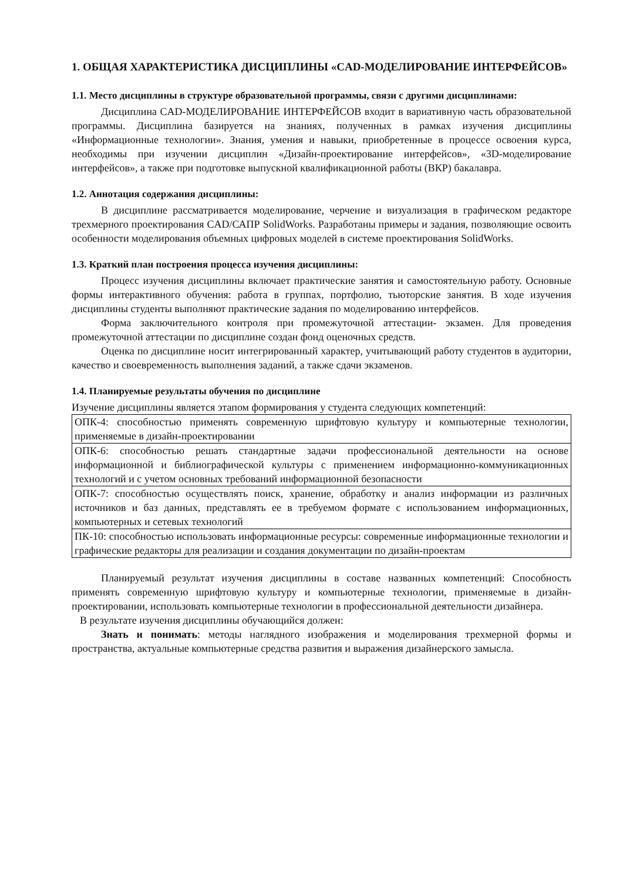1. ОБЩАЯ ХАРАКТЕРИСТИКА ДИСЦИПЛИНЫ «CAD-МОДЕЛИРОВАНИЕ ИНТЕРФЕЙСОВ»
1.1. Место дисциплины в структуре образовательной программы, связи с другими дисциплинами:
Дисциплина CAD-МОДЕЛИРОВАНИЕ ИНТЕРФЕЙСОВ входит в вариативную часть образовательной программы. Дисциплина базируется на знаниях, полученных в рамках изучения дисциплины «Информационные технологии». Знания, умения и навыки, приобретенные в процессе освоения курса, необходимы при изучении дисциплин «Дизайн-проектирование интерфейсов», «3D-моделирование интерфейсов», а также при подготовке выпускной квалификационной работы (ВКР) бакалавра.
1.2. Аннотация содержания дисциплины:
В дисциплине рассматривается моделирование, черчение и визуализация в графическом редакторе трехмерного проектирования CAD/САПР SolidWorks. Разработаны примеры и задания, позволяющие освоить особенности моделирования объемных цифровых моделей в системе проектирования SolidWorks.
1.3. Краткий план построения процесса изучения дисциплины:
Процесс изучения дисциплины включает практические занятия и самостоятельную работу. Основные формы интерактивного обучения: работа в группах, портфолио, тьюторские занятия. В ходе изучения дисциплины студенты выполняют практические задания по моделированию интерфейсов.
Форма заключительного контроля при промежуточной аттестации- экзамен. Для проведения промежуточной аттестации по дисциплине создан фонд оценочных средств.
Оценка по дисциплине носит интегрированный характер, учитывающий работу студентов в аудитории, качество и своевременность выполнения заданий, а также сдачи экзаменов.
1.4. Планируемые результаты обучения по дисциплине
Изучение дисциплины является этапом формирования у студента следующих компетенций:
| ОПК-4: способностью применять современную шрифтовую культуру и компьютерные технологии, применяемые в дизайн-проектировании |
| ОПК-6: способностью решать стандартные задачи профессиональной деятельности на основе информационной и библиографической культуры с применением информационно-коммуникационных технологий и с учетом основных требований информационной безопасности |
| ОПК-7: способностью осуществлять поиск, хранение, обработку и анализ информации из различных источников и баз данных, представлять ее в требуемом формате с использованием информационных, компьютерных и сетевых технологий |
| ПК-10: способностью использовать информационные ресурсы: современные информационные технологии и графические редакторы для реализации и создания документации по дизайн-проектам |
Планируемый результат изучения дисциплины в составе названных компетенций: Способность применять современную шрифтовую культуру и компьютерные технологии, применяемые в дизайн-проектировании, использовать компьютерные технологии в профессиональной деятельности дизайнера.
В результате изучения дисциплины обучающийся должен:
Знать и понимать: методы наглядного изображения и моделирования трехмерной формы и пространства, актуальные компьютерные средства развития и выражения дизайнерского замысла.